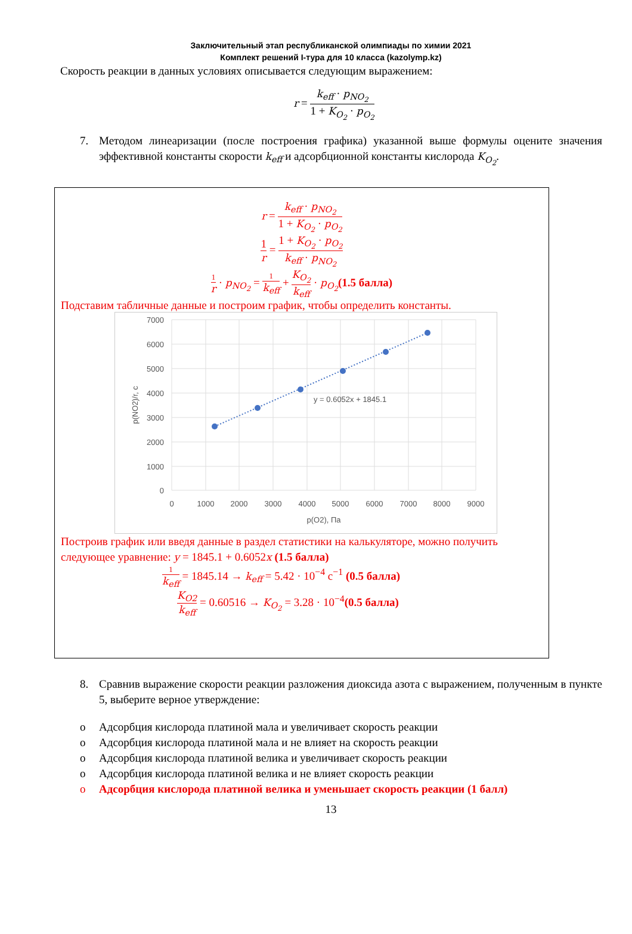Заключительный этап республиканской олимпиады по химии 2021
Комплект решений I-тура для 10 класса (kazolymp.kz)
Скорость реакции в данных условиях описывается следующим выражением:
r = k<sub>eff</sub> · p<sub>NO<sub>2</sub></sub> 1 + K<sub>O<sub>2</sub></sub> · p<sub>O<sub>2</sub></sub>
7. Методом линеаризации (после построения графика) указанной выше формулы оцените значения эффективной константы скорости k<sub>eff</sub> и адсорбционной константы кислорода K<sub>O<sub>2</sub></sub>.
r = k<sub>eff</sub> · p<sub>NO<sub>2</sub></sub> 1 + K<sub>O<sub>2</sub></sub> · p<sub>O<sub>2</sub></sub>
1 r = 1 + K<sub>O<sub>2</sub></sub> · p<sub>O<sub>2</sub></sub> k<sub>eff</sub> · p<sub>NO<sub>2</sub></sub>
1 r · p<sub>NO<sub>2</sub></sub> = 1 k<sub>eff</sub> + K<sub>O<sub>2</sub></sub> k<sub>eff</sub> · p<sub>O<sub>2</sub></sub>(1.5 балла)
Подставим табличные данные и построим график, чтобы определить константы.
7000
6000
5000
4000
3000
2000
1000
0
0
1000
2000
3000
4000
5000
6000
7000
8000
9000
p(O2), Па
p(NO2)/r, c
y = 0.6052x + 1845.1
Построив график или введя данные в раздел статистики на калькуляторе, можно получить следующее уравнение: y = 1845.1 + 0.6052x (1.5 балла)
1 k<sub>eff</sub> = 1845.14 → k<sub>eff</sub> = 5.42 · 10<sup>−4</sup> с<sup>−1</sup> (0.5 балла)
K<sub>O2</sub> k<sub>eff</sub> = 0.60516 → K<sub>O<sub>2</sub></sub> = 3.28 · 10<sup>−4</sup>(0.5 балла)
8. Сравнив выражение скорости реакции разложения диоксида азота с выражением, полученным в пункте 5, выберите верное утверждение:
o Адсорбция кислорода платиной мала и увеличивает скорость реакции
o Адсорбция кислорода платиной мала и не влияет на скорость реакции
o Адсорбция кислорода платиной велика и увеличивает скорость реакции
o Адсорбция кислорода платиной велика и не влияет скорость реакции
o Адсорбция кислорода платиной велика и уменьшает скорость реакции (1 балл)
13